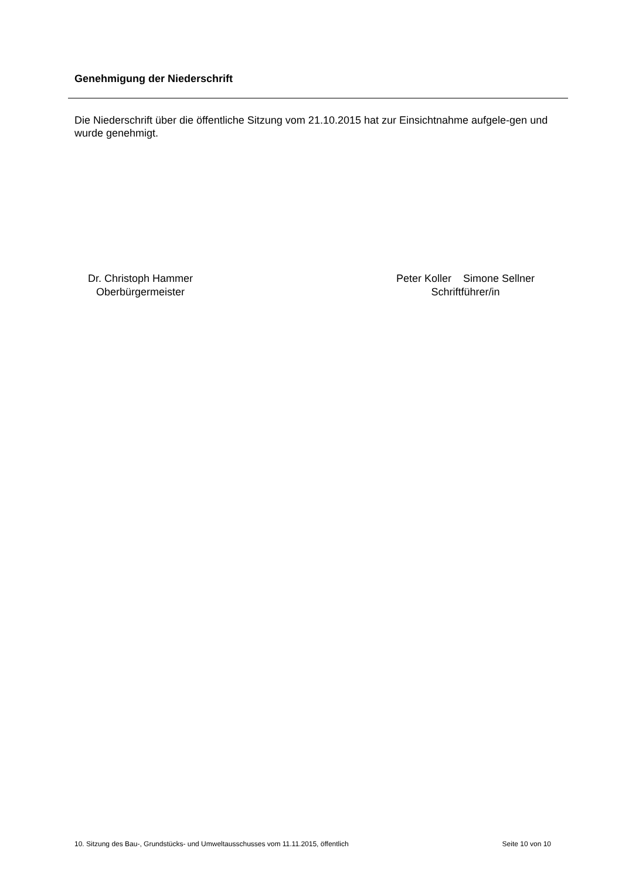Genehmigung der Niederschrift
Die Niederschrift über die öffentliche Sitzung vom 21.10.2015 hat zur Einsichtnahme aufgele-gen und wurde genehmigt.
Dr. Christoph Hammer
Oberbürgermeister
Peter Koller Simone Sellner
Schriftführer/in
10. Sitzung des Bau-, Grundstücks- und Umweltausschusses vom 11.11.2015, öffentlich Seite 10 von 10